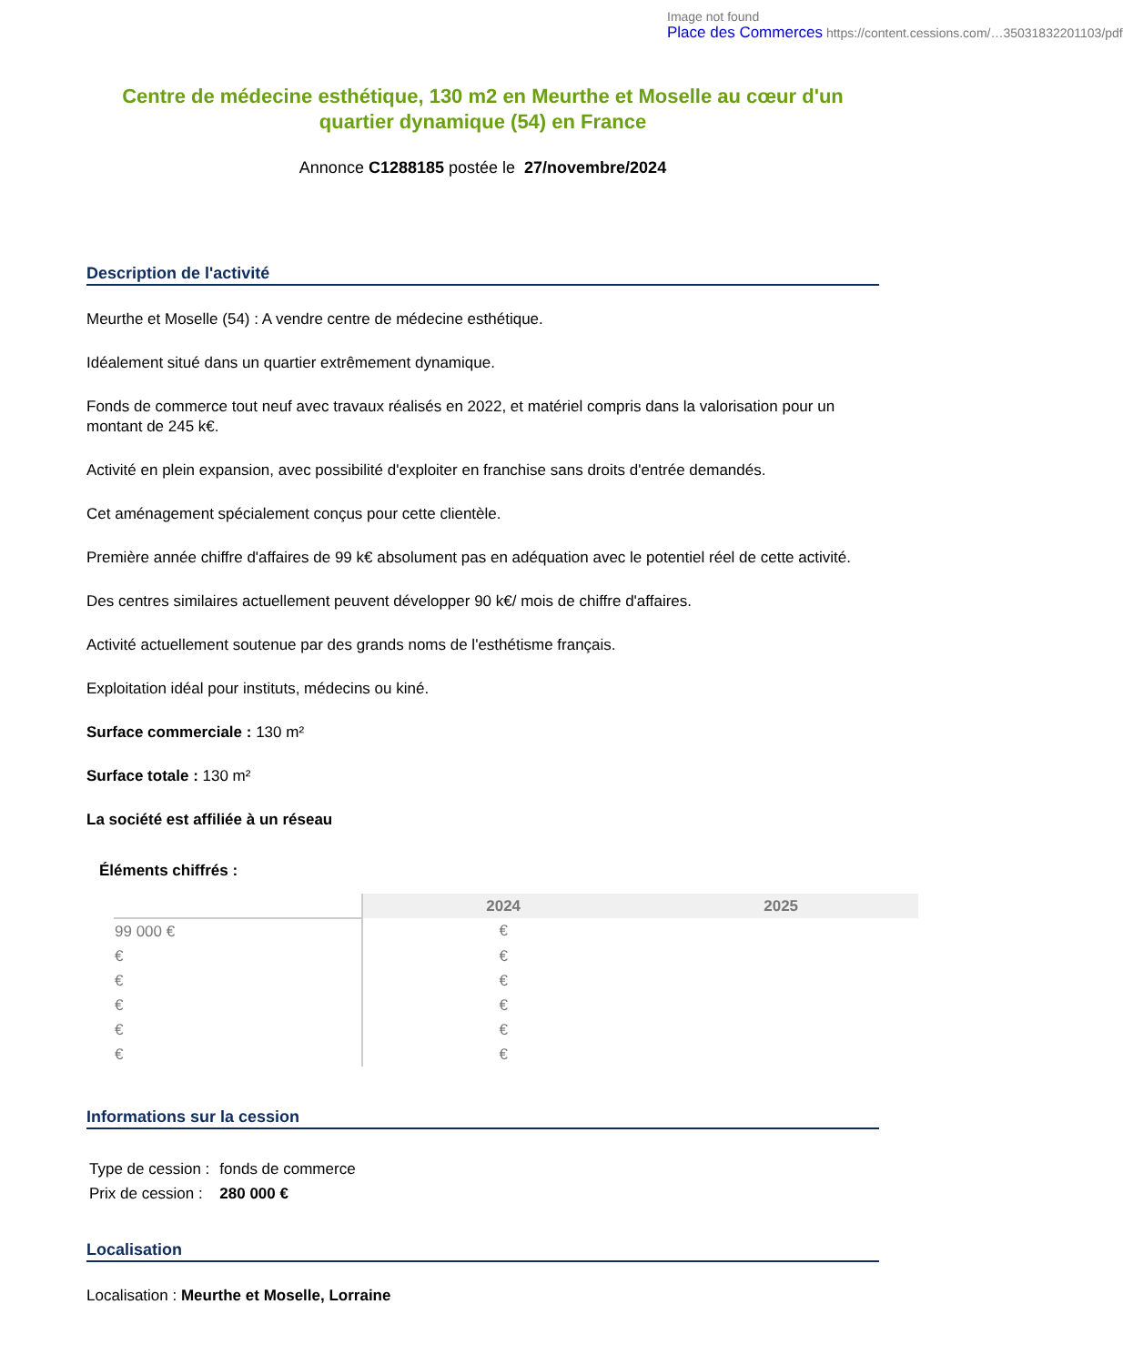Image not found
Place des Commerces https://content.cessions.com/…35031832201103/pdf
Centre de médecine esthétique, 130 m2 en Meurthe et Moselle au cœur d'un quartier dynamique (54) en France
Annonce C1288185 postée le 27/novembre/2024
Description de l'activité
Meurthe et Moselle (54) : A vendre centre de médecine esthétique.
Idéalement situé dans un quartier extrêmement dynamique.
Fonds de commerce tout neuf avec travaux réalisés en 2022, et matériel compris dans la valorisation pour un montant de 245 k€.
Activité en plein expansion, avec possibilité d'exploiter en franchise sans droits d'entrée demandés.
Cet aménagement spécialement conçus pour cette clientèle.
Première année chiffre d'affaires de 99 k€ absolument pas en adéquation avec le potentiel réel de cette activité.
Des centres similaires actuellement peuvent développer 90 k€/ mois de chiffre d'affaires.
Activité actuellement soutenue par des grands noms de l'esthétisme français.
Exploitation idéal pour instituts, médecins ou kiné.
Surface commerciale : 130 m²
Surface totale : 130 m²
La société est affiliée à un réseau
Éléments chiffrés :
| | 2024 | 2025 |
| --- | --- | --- |
| 99 000 € | € | |
| € | € | |
| € | € | |
| € | € | |
| € | € | |
| € | € | |
Informations sur la cession
| Type de cession : | fonds de commerce |
| Prix de cession : | 280 000 € |
Localisation
Localisation : Meurthe et Moselle, Lorraine